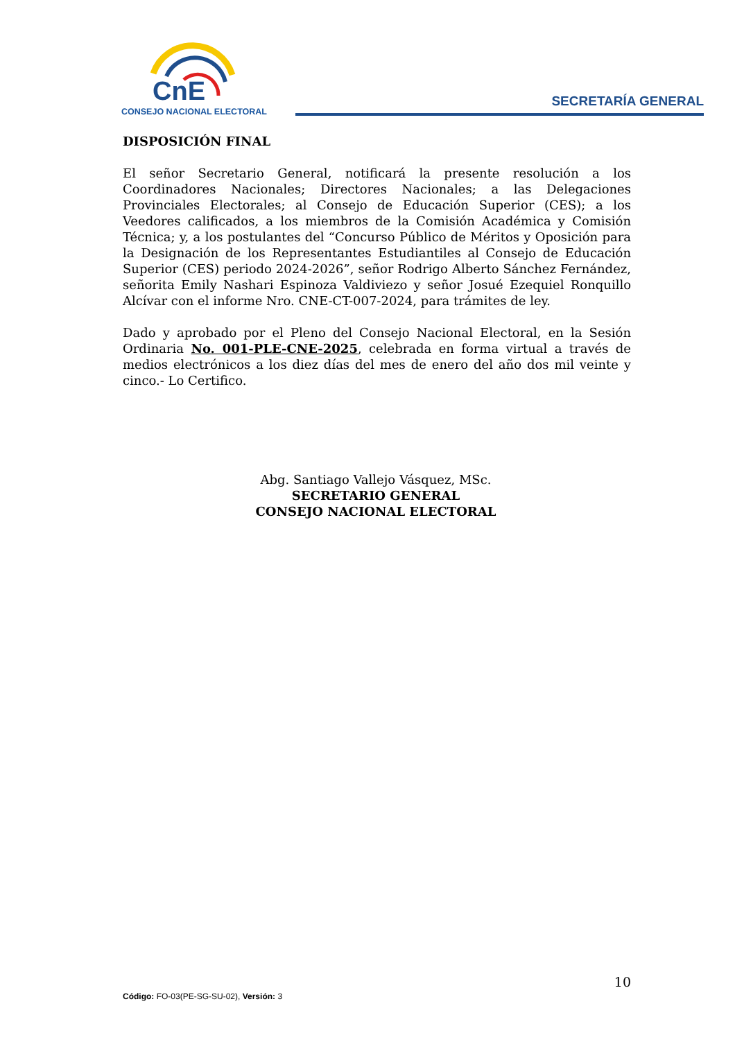CnE
CONSEJO NACIONAL ELECTORAL
SECRETARÍA GENERAL
DISPOSICIÓN FINAL
El señor Secretario General, notificará la presente resolución a los Coordinadores Nacionales; Directores Nacionales; a las Delegaciones Provinciales Electorales; al Consejo de Educación Superior (CES); a los Veedores calificados, a los miembros de la Comisión Académica y Comisión Técnica; y, a los postulantes del “Concurso Público de Méritos y Oposición para la Designación de los Representantes Estudiantiles al Consejo de Educación Superior (CES) periodo 2024-2026”, señor Rodrigo Alberto Sánchez Fernández, señorita Emily Nashari Espinoza Valdiviezo y señor Josué Ezequiel Ronquillo Alcívar con el informe Nro. CNE-CT-007-2024, para trámites de ley.
Dado y aprobado por el Pleno del Consejo Nacional Electoral, en la Sesión Ordinaria No. 001-PLE-CNE-2025, celebrada en forma virtual a través de medios electrónicos a los diez días del mes de enero del año dos mil veinte y cinco.- Lo Certifico.
Abg. Santiago Vallejo Vásquez, MSc.
SECRETARIO GENERAL
CONSEJO NACIONAL ELECTORAL
10
Código: FO-03(PE-SG-SU-02), Versión: 3